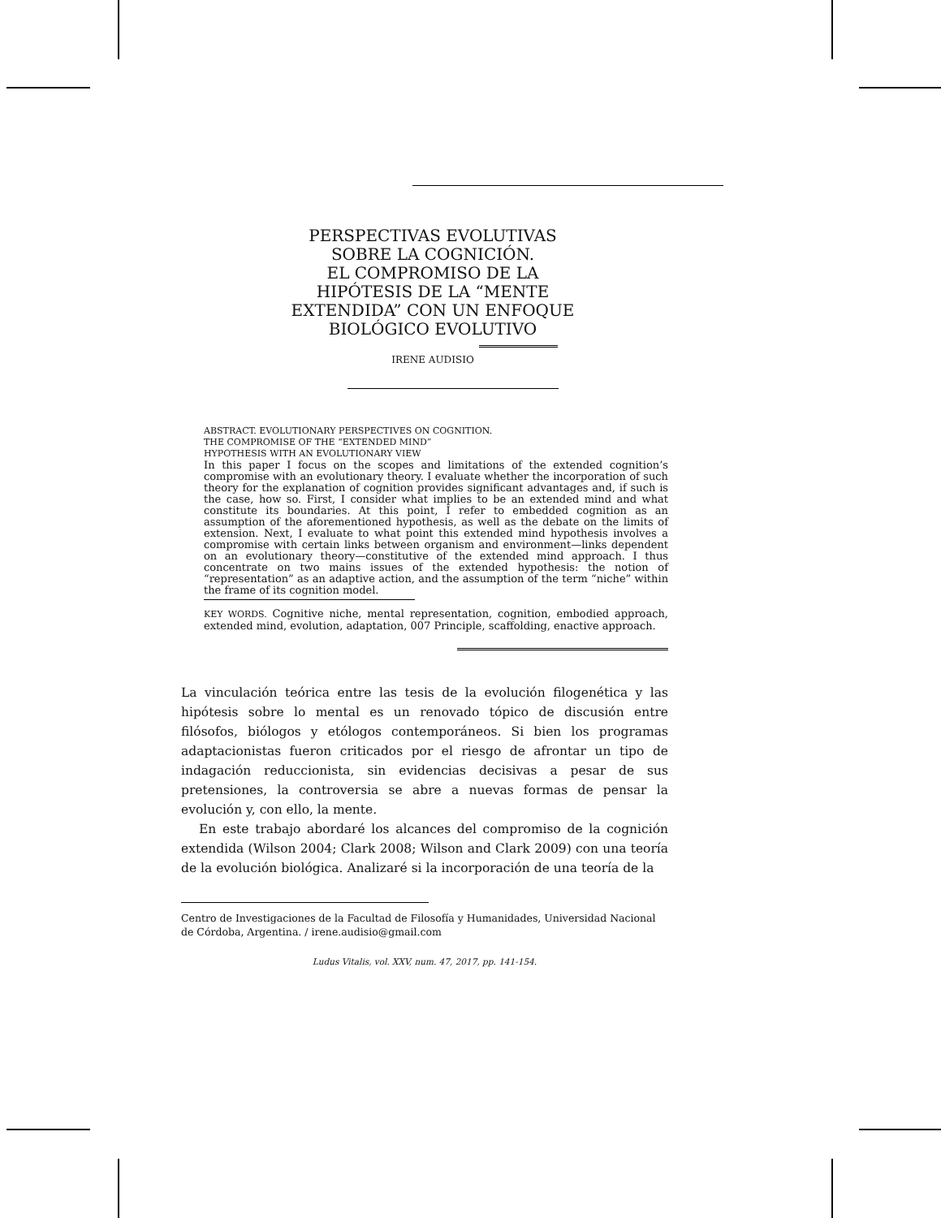PERSPECTIVAS EVOLUTIVAS SOBRE LA COGNICIÓN.
EL COMPROMISO DE LA HIPÓTESIS DE LA “MENTE EXTENDIDA” CON UN ENFOQUE BIOLÓGICO EVOLUTIVO
IRENE AUDISIO
ABSTRACT. EVOLUTIONARY PERSPECTIVES ON COGNITION.
THE COMPROMISE OF THE “EXTENDED MIND”
HYPOTHESIS WITH AN EVOLUTIONARY VIEW
In this paper I focus on the scopes and limitations of the extended cognition’s compromise with an evolutionary theory. I evaluate whether the incorporation of such theory for the explanation of cognition provides significant advantages and, if such is the case, how so. First, I consider what implies to be an extended mind and what constitute its boundaries. At this point, I refer to embedded cognition as an assumption of the aforementioned hypothesis, as well as the debate on the limits of extension. Next, I evaluate to what point this extended mind hypothesis involves a compromise with certain links between organism and environment—links dependent on an evolutionary theory—constitutive of the extended mind approach. I thus concentrate on two mains issues of the extended hypothesis: the notion of “representation” as an adaptive action, and the assumption of the term “niche” within the frame of its cognition model.
KEY WORDS. Cognitive niche, mental representation, cognition, embodied approach, extended mind, evolution, adaptation, 007 Principle, scaffolding, enactive approach.
La vinculación teórica entre las tesis de la evolución filogenética y las hipótesis sobre lo mental es un renovado tópico de discusión entre filósofos, biólogos y etólogos contemporáneos. Si bien los programas adaptacionistas fueron criticados por el riesgo de afrontar un tipo de indagación reduccionista, sin evidencias decisivas a pesar de sus pretensiones, la controversia se abre a nuevas formas de pensar la evolución y, con ello, la mente.
En este trabajo abordaré los alcances del compromiso de la cognición extendida (Wilson 2004; Clark 2008; Wilson and Clark 2009) con una teoría de la evolución biológica. Analizaré si la incorporación de una teoría de la
Centro de Investigaciones de la Facultad de Filosofía y Humanidades, Universidad Nacional de Córdoba, Argentina. / irene.audisio@gmail.com
Ludus Vitalis, vol. XXV, num. 47, 2017, pp. 141-154.